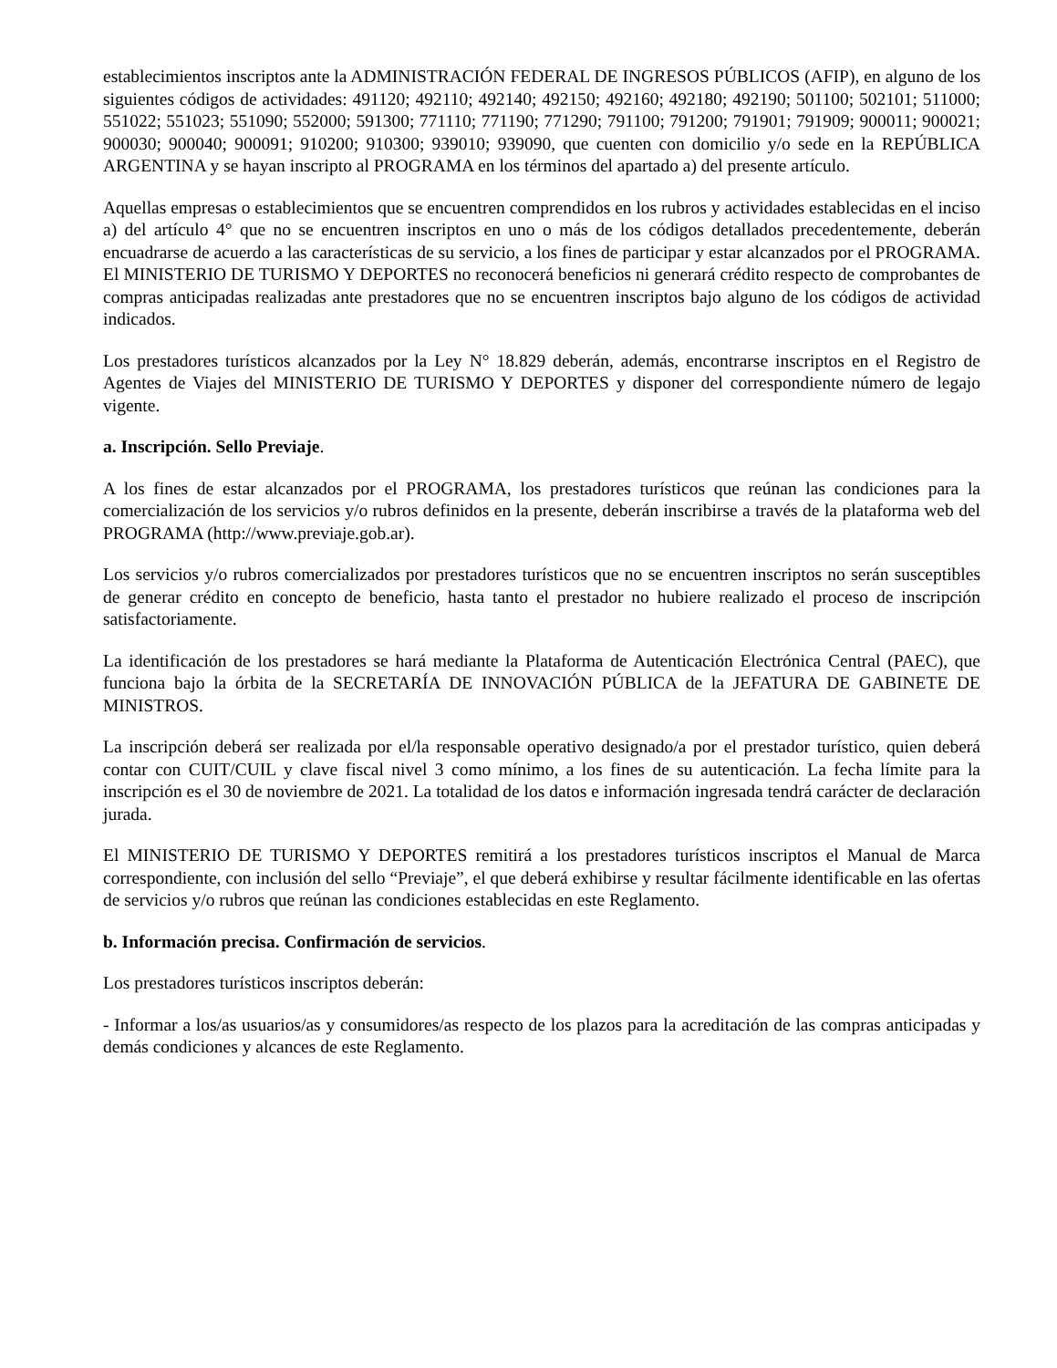establecimientos inscriptos ante la ADMINISTRACIÓN FEDERAL DE INGRESOS PÚBLICOS (AFIP), en alguno de los siguientes códigos de actividades: 491120; 492110; 492140; 492150; 492160; 492180; 492190; 501100; 502101; 511000; 551022; 551023; 551090; 552000; 591300; 771110; 771190; 771290; 791100; 791200; 791901; 791909; 900011; 900021; 900030; 900040; 900091; 910200; 910300; 939010; 939090, que cuenten con domicilio y/o sede en la REPÚBLICA ARGENTINA y se hayan inscripto al PROGRAMA en los términos del apartado a) del presente artículo.
Aquellas empresas o establecimientos que se encuentren comprendidos en los rubros y actividades establecidas en el inciso a) del artículo 4° que no se encuentren inscriptos en uno o más de los códigos detallados precedentemente, deberán encuadrarse de acuerdo a las características de su servicio, a los fines de participar y estar alcanzados por el PROGRAMA. El MINISTERIO DE TURISMO Y DEPORTES no reconocerá beneficios ni generará crédito respecto de comprobantes de compras anticipadas realizadas ante prestadores que no se encuentren inscriptos bajo alguno de los códigos de actividad indicados.
Los prestadores turísticos alcanzados por la Ley N° 18.829 deberán, además, encontrarse inscriptos en el Registro de Agentes de Viajes del MINISTERIO DE TURISMO Y DEPORTES y disponer del correspondiente número de legajo vigente.
a. Inscripción. Sello Previaje.
A los fines de estar alcanzados por el PROGRAMA, los prestadores turísticos que reúnan las condiciones para la comercialización de los servicios y/o rubros definidos en la presente, deberán inscribirse a través de la plataforma web del PROGRAMA (http://www.previaje.gob.ar).
Los servicios y/o rubros comercializados por prestadores turísticos que no se encuentren inscriptos no serán susceptibles de generar crédito en concepto de beneficio, hasta tanto el prestador no hubiere realizado el proceso de inscripción satisfactoriamente.
La identificación de los prestadores se hará mediante la Plataforma de Autenticación Electrónica Central (PAEC), que funciona bajo la órbita de la SECRETARÍA DE INNOVACIÓN PÚBLICA de la JEFATURA DE GABINETE DE MINISTROS.
La inscripción deberá ser realizada por el/la responsable operativo designado/a por el prestador turístico, quien deberá contar con CUIT/CUIL y clave fiscal nivel 3 como mínimo, a los fines de su autenticación. La fecha límite para la inscripción es el 30 de noviembre de 2021. La totalidad de los datos e información ingresada tendrá carácter de declaración jurada.
El MINISTERIO DE TURISMO Y DEPORTES remitirá a los prestadores turísticos inscriptos el Manual de Marca correspondiente, con inclusión del sello “Previaje”, el que deberá exhibirse y resultar fácilmente identificable en las ofertas de servicios y/o rubros que reúnan las condiciones establecidas en este Reglamento.
b. Información precisa. Confirmación de servicios.
Los prestadores turísticos inscriptos deberán:
- Informar a los/as usuarios/as y consumidores/as respecto de los plazos para la acreditación de las compras anticipadas y demás condiciones y alcances de este Reglamento.